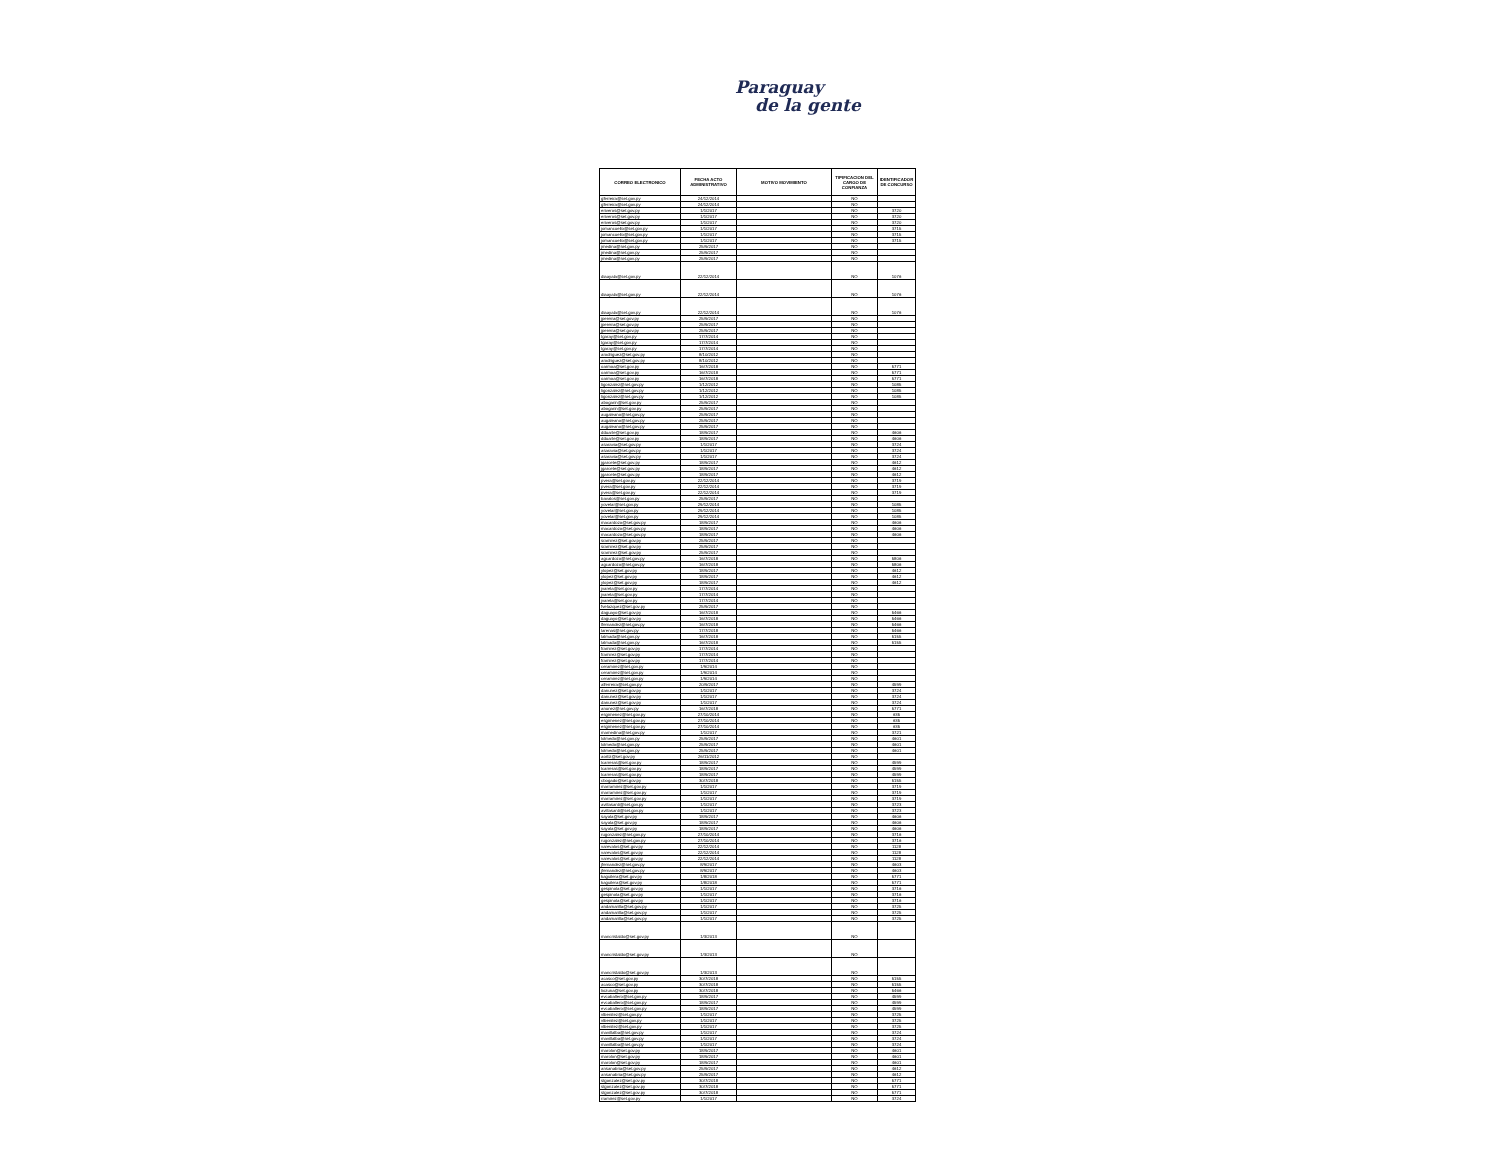Paraguay
de la gente
| CORREO ELECTRONICO | FECHA ACTO ADMINISTRATIVO | MOTIVO MOVIMIENTO | TIPIFICACION DEL CARGO DE CONFIANZA | IDENTIFICADOR DE CONCURSO |
| --- | --- | --- | --- | --- |
| gferreira@set.gov.py | 24/12/2014 | | NO | |
| gferreira@set.gov.py | 24/12/2014 | | NO | |
| eriveros@set.gov.py | 1/1/2017 | | NO | 3720 |
| eriveros@set.gov.py | 1/1/2017 | | NO | 3720 |
| eriveros@set.gov.py | 1/1/2017 | | NO | 3720 |
| jomancuello@set.gov.py | 1/1/2017 | | NO | 3715 |
| jomancuello@set.gov.py | 1/1/2017 | | NO | 3715 |
| jomancuello@set.gov.py | 1/1/2017 | | NO | 3715 |
| jmedina@set.gov.py | 25/9/2017 | | NO | |
| jmedina@set.gov.py | 25/9/2017 | | NO | |
| jmedina@set.gov.py | 25/9/2017 | | NO | |
| diaayala@set.gov.py | 22/12/2014 | | NO | 1076 |
| diaayala@set.gov.py | 22/12/2014 | | NO | 1076 |
| diaayala@set.gov.py | 22/12/2014 | | NO | 1076 |
| jpereira@set.gov.py | 25/9/2017 | | NO | |
| jpereira@set.gov.py | 25/9/2017 | | NO | |
| jpereira@set.gov.py | 25/9/2017 | | NO | |
| tgaray@set.gov.py | 17/7/2014 | | NO | |
| tgaray@set.gov.py | 17/7/2014 | | NO | |
| tgaray@set.gov.py | 17/7/2014 | | NO | |
| arodriguez@set.gov.py | 8/10/2012 | | NO | |
| arodriguez@set.gov.py | 8/10/2012 | | NO | |
| oarmoa@set.gov.py | 16/7/2018 | | NO | 5771 |
| oarmoa@set.gov.py | 16/7/2018 | | NO | 5771 |
| oarmoa@set.gov.py | 16/7/2018 | | NO | 5771 |
| ligonzalez@set.gov.py | 1/12/2012 | | NO | 1085 |
| ligonzalez@set.gov.py | 1/12/2012 | | NO | 1085 |
| ligonzalez@set.gov.py | 1/12/2012 | | NO | 1085 |
| abogarin@set.gov.py | 25/9/2017 | | NO | |
| abogarin@set.gov.py | 25/9/2017 | | NO | |
| augaleano@set.gov.py | 25/9/2017 | | NO | |
| augaleano@set.gov.py | 25/9/2017 | | NO | |
| augaleano@set.gov.py | 25/9/2017 | | NO | |
| dduarte@set.gov.py | 18/9/2017 | | NO | 4606 |
| dduarte@set.gov.py | 18/9/2017 | | NO | 4606 |
| asaravia@set.gov.py | 1/1/2017 | | NO | 3724 |
| asaravia@set.gov.py | 1/1/2017 | | NO | 3724 |
| asaravia@set.gov.py | 1/1/2017 | | NO | 3724 |
| jgarcete@set.gov.py | 18/9/2017 | | NO | 4612 |
| jgarcete@set.gov.py | 18/9/2017 | | NO | 4612 |
| jgarcete@set.gov.py | 18/9/2017 | | NO | 4612 |
| pvera@set.gov.py | 22/12/2014 | | NO | 3719 |
| pvera@set.gov.py | 22/12/2014 | | NO | 3719 |
| pvera@set.gov.py | 22/12/2014 | | NO | 3719 |
| bavalos@set.gov.py | 25/9/2017 | | NO | |
| yovelar@set.gov.py | 29/12/2014 | | NO | 1085 |
| yovelar@set.gov.py | 29/12/2014 | | NO | 1085 |
| yovelar@set.gov.py | 29/12/2014 | | NO | 1085 |
| macardozo@set.gov.py | 18/9/2017 | | NO | 4606 |
| macardozo@set.gov.py | 18/9/2017 | | NO | 4606 |
| macardozo@set.gov.py | 18/9/2017 | | NO | 4606 |
| sramirez@set.gov.py | 25/9/2017 | | NO | |
| sramirez@set.gov.py | 25/9/2017 | | NO | |
| sramirez@set.gov.py | 25/9/2017 | | NO | |
| agcardozo@set.gov.py | 16/7/2018 | | NO | 5806 |
| agcardozo@set.gov.py | 16/7/2018 | | NO | 5806 |
| ylopez@set.gov.py | 18/9/2017 | | NO | 4612 |
| ylopez@set.gov.py | 18/9/2017 | | NO | 4612 |
| ylopez@set.gov.py | 18/9/2017 | | NO | 4612 |
| jvarela@set.gov.py | 17/7/2014 | | NO | |
| jvarela@set.gov.py | 17/7/2014 | | NO | |
| jvarela@set.gov.py | 17/7/2014 | | NO | |
| fvelazquez@set.gov.py | 25/9/2017 | | NO | |
| daguayo@set.gov.py | 16/7/2018 | | NO | 5466 |
| daguayo@set.gov.py | 16/7/2018 | | NO | 5466 |
| lfernandez@set.gov.py | 16/7/2018 | | NO | 5466 |
| larenas@set.gov.py | 17/7/2018 | | NO | 5466 |
| lalmada@set.gov.py | 16/7/2018 | | NO | 5155 |
| lalmada@set.gov.py | 16/7/2018 | | NO | 5155 |
| framirez@set.gov.py | 17/7/2014 | | NO | |
| framirez@set.gov.py | 17/7/2014 | | NO | |
| framirez@set.gov.py | 17/7/2014 | | NO | |
| ceramirez@set.gov.py | 1/9/2014 | | NO | |
| ceramirez@set.gov.py | 1/9/2014 | | NO | |
| ceramirez@set.gov.py | 1/9/2014 | | NO | |
| alferreira@set.gov.py | 20/9/2017 | | NO | 4599 |
| danunez@set.gov.py | 1/1/2017 | | NO | 3724 |
| danunez@set.gov.py | 1/1/2017 | | NO | 3724 |
| danunez@set.gov.py | 1/1/2017 | | NO | 3724 |
| anunez@set.gov.py | 16/7/2018 | | NO | 5771 |
| esgimenez@set.gov.py | 27/10/2014 | | NO | 635 |
| esgimenez@set.gov.py | 27/10/2014 | | NO | 635 |
| esgimenez@set.gov.py | 27/10/2014 | | NO | 635 |
| mamedina@set.gov.py | 1/1/2017 | | NO | 3721 |
| lolmedo@set.gov.py | 25/9/2017 | | NO | 4601 |
| lolmedo@set.gov.py | 25/9/2017 | | NO | 4601 |
| lolmedo@set.gov.py | 25/9/2017 | | NO | 4601 |
| aortiz@set.gov.py | 26/11/2012 | | NO | |
| lcarreras@set.gov.py | 18/9/2017 | | NO | 4599 |
| lcarreras@set.gov.py | 18/9/2017 | | NO | 4599 |
| lcarreras@set.gov.py | 18/9/2017 | | NO | 4599 |
| cbogado@set.gov.py | 30/7/2018 | | NO | 5155 |
| marramirez@set.gov.py | 1/1/2017 | | NO | 3719 |
| marramirez@set.gov.py | 1/1/2017 | | NO | 3719 |
| marramirez@set.gov.py | 1/1/2017 | | NO | 3719 |
| avillasanti@set.gov.py | 1/1/2017 | | NO | 3723 |
| avillasanti@set.gov.py | 1/1/2017 | | NO | 3723 |
| sayala@set.gov.py | 18/9/2017 | | NO | 4606 |
| sayala@set.gov.py | 18/9/2017 | | NO | 4606 |
| sayala@set.gov.py | 18/9/2017 | | NO | 4606 |
| rugonzalez@set.gov.py | 27/10/2014 | | NO | 3716 |
| rugonzalez@set.gov.py | 27/10/2014 | | NO | 3716 |
| varevalos@set.gov.py | 22/12/2014 | | NO | 1128 |
| varevalos@set.gov.py | 22/12/2014 | | NO | 1128 |
| varevalos@set.gov.py | 22/12/2014 | | NO | 1128 |
| jfernandez@set.gov.py | 8/9/2017 | | NO | 4603 |
| jfernandez@set.gov.py | 8/9/2017 | | NO | 4603 |
| kaguilera@set.gov.py | 1/8/2018 | | NO | 5771 |
| kaguilera@set.gov.py | 1/8/2018 | | NO | 5771 |
| gespinola@set.gov.py | 1/1/2017 | | NO | 3716 |
| gespinola@set.gov.py | 1/1/2017 | | NO | 3716 |
| gespinola@set.gov.py | 1/1/2017 | | NO | 3716 |
| andamarilla@set.gov.py | 1/1/2017 | | NO | 3725 |
| andamarilla@set.gov.py | 1/1/2017 | | NO | 3725 |
| andamarilla@set.gov.py | 1/1/2017 | | NO | 3725 |
| mancristaldo@set.gov.py | 1/3/2013 | | NO | |
| mancristaldo@set.gov.py | 1/3/2013 | | NO | |
| mancristaldo@set.gov.py | 1/3/2013 | | NO | |
| acasco@set.gov.py | 30/7/2018 | | NO | 5155 |
| acasco@set.gov.py | 30/7/2018 | | NO | 5155 |
| liozuna@set.gov.py | 30/7/2018 | | NO | 5466 |
| evcaballero@set.gov.py | 18/9/2017 | | NO | 4599 |
| evcaballero@set.gov.py | 18/9/2017 | | NO | 4599 |
| evcaballero@set.gov.py | 18/9/2017 | | NO | 4599 |
| vlbenitez@set.gov.py | 1/1/2017 | | NO | 3725 |
| vlbenitez@set.gov.py | 1/1/2017 | | NO | 3725 |
| vlbenitez@set.gov.py | 1/1/2017 | | NO | 3725 |
| mavillalba@set.gov.py | 1/1/2017 | | NO | 3724 |
| mavillalba@set.gov.py | 1/1/2017 | | NO | 3724 |
| mavillalba@set.gov.py | 1/1/2017 | | NO | 3724 |
| marolon@set.gov.py | 18/9/2017 | | NO | 4601 |
| marolon@set.gov.py | 18/9/2017 | | NO | 4601 |
| marolon@set.gov.py | 18/9/2017 | | NO | 4601 |
| ansanabria@set.gov.py | 25/9/2017 | | NO | 4612 |
| ansanabria@set.gov.py | 25/9/2017 | | NO | 4612 |
| stgonzalez@set.gov.py | 30/7/2018 | | NO | 5771 |
| stgonzalez@set.gov.py | 30/7/2018 | | NO | 5771 |
| stgonzalez@set.gov.py | 30/7/2018 | | NO | 5771 |
| rramirez@set.gov.py | 1/1/2017 | | NO | 3724 |